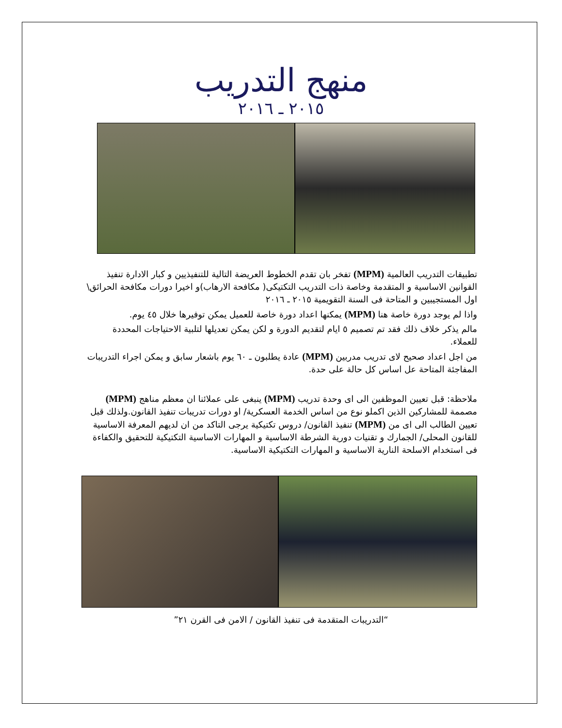منهج التدريب
٢٠١٥ ـ ٢٠١٦
تطبيقات التدريب العالمية (MPM) تفخر بان تقدم الخطوط العريضة التالية للتنفيذيين و كبار الادارة تنفيذ القوانين الاساسية و المتقدمة وخاصة ذات التدريب التكتيكى( مكافحة الارهاب)و اخيرا دورات مكافحة الحرائق\ اول المستجيبين و المتاحة فى السنة التقويمية ٢٠١٥ ـ ٢٠١٦
واذا لم يوجد دورة خاصة هنا (MPM) يمكنها اعداد دورة خاصة للعميل يمكن توفيرها خلال ٤٥ يوم.
مالم يذكر خلاف ذلك فقد تم تصميم ٥ ايام لتقديم الدورة و لكن يمكن تعديلها لتلبية الاحتياجات المحددة للعملاء.
من اجل اعداد صحيح لاى تدريب مدربين (MPM) عادة يطلبون ـ ٦٠ يوم باشعار سابق و يمكن اجراء التدريبات المفاجئة المتاحة عل اساس كل حالة على حدة.
ملاحظة: قبل تعيين الموظفين الى اى وحدة تدريب (MPM) ينبغى على عملائنا ان معظم مناهج (MPM) مصممة للمشاركين الذين اكملو نوع من اساس الخدمة العسكرية/ او دورات تدريبات تنفيذ القانون.ولذلك قبل تعيين الطالب الى اى من (MPM) تنفيذ القانون/ دروس تكتيكية يرجى التاكد من ان لديهم المعرفة الاساسية للقانون المحلى/ الجمارك و تقنيات دورية الشرطة الاساسية و المهارات الاساسية التكتيكية للتحقيق والكفاءة فى استخدام الاسلحة النارية الاساسية و المهارات التكتيكية الاساسية.
“التدريبات المتقدمة فى تنفيذ القانون / الامن فى القرن ٢١”